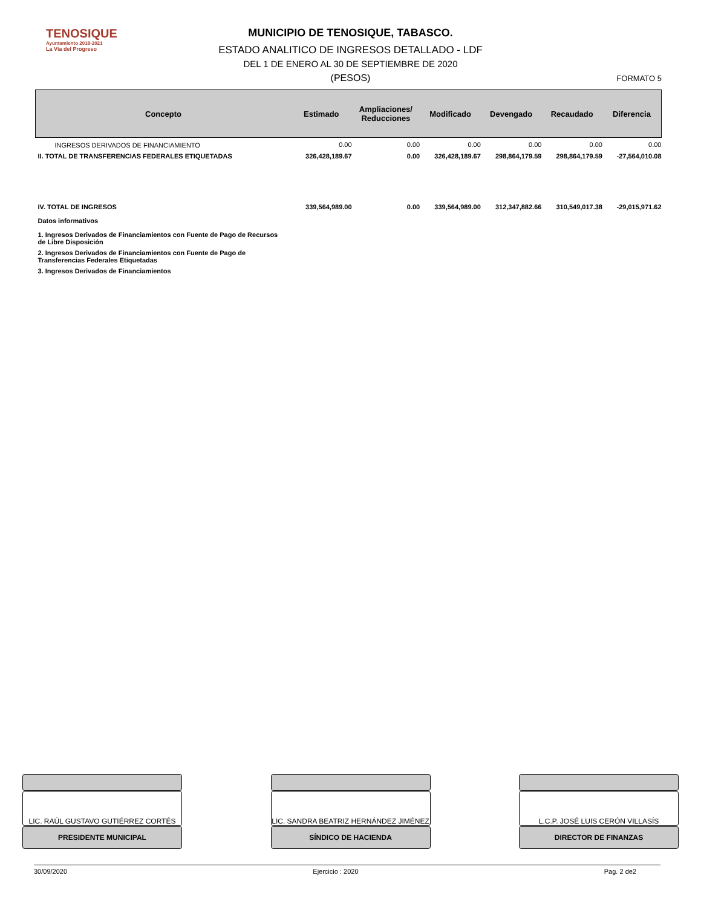TENOSIQUE
Ayuntamiento 2018-2021
La Vía del Progreso
MUNICIPIO DE TENOSIQUE, TABASCO.
ESTADO ANALITICO DE INGRESOS DETALLADO - LDF
DEL 1 DE ENERO AL 30 DE SEPTIEMBRE DE 2020
(PESOS)
FORMATO 5
| Concepto | Estimado | Ampliaciones/ Reducciones | Modificado | Devengado | Recaudado | Diferencia |
| --- | --- | --- | --- | --- | --- | --- |
| INGRESOS DERIVADOS DE FINANCIAMIENTO | 0.00 | 0.00 | 0.00 | 0.00 | 0.00 | 0.00 |
| II. TOTAL DE TRANSFERENCIAS FEDERALES ETIQUETADAS | 326,428,189.67 | 0.00 | 326,428,189.67 | 298,864,179.59 | 298,864,179.59 | -27,564,010.08 |
| IV. TOTAL DE INGRESOS | 339,564,989.00 | 0.00 | 339,564,989.00 | 312,347,882.66 | 310,549,017.38 | -29,015,971.62 |
| Datos informativos | | | | | | |
| 1. Ingresos Derivados de Financiamientos con Fuente de Pago de Recursos de Libre Disposición | | | | | | |
| 2. Ingresos Derivados de Financiamientos con Fuente de Pago de Transferencias Federales Etiquetadas | | | | | | |
| 3. Ingresos Derivados de Financiamientos | | | | | | |
LIC. RAÚL GUSTAVO GUTIÉRREZ CORTÉS
PRESIDENTE MUNICIPAL
LIC. SANDRA BEATRIZ HERNÁNDEZ JIMÉNEZ
SÍNDICO DE HACIENDA
L.C.P. JOSÉ LUIS CERÓN VILLASÍS
DIRECTOR DE FINANZAS
30/09/2020 Ejercicio : 2020 Pag. 2 de2